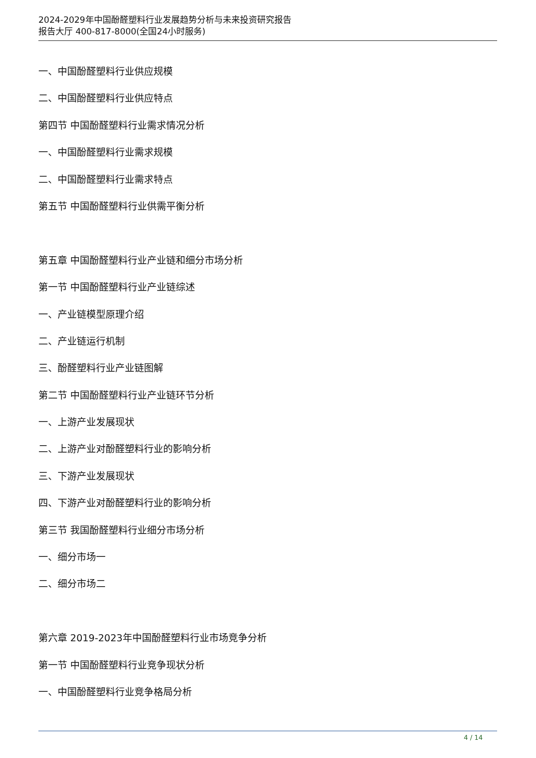2024-2029年中国酚醛塑料行业发展趋势分析与未来投资研究报告
报告大厅 400-817-8000(全国24小时服务)
一、中国酚醛塑料行业供应规模
二、中国酚醛塑料行业供应特点
第四节 中国酚醛塑料行业需求情况分析
一、中国酚醛塑料行业需求规模
二、中国酚醛塑料行业需求特点
第五节 中国酚醛塑料行业供需平衡分析
第五章 中国酚醛塑料行业产业链和细分市场分析
第一节 中国酚醛塑料行业产业链综述
一、产业链模型原理介绍
二、产业链运行机制
三、酚醛塑料行业产业链图解
第二节 中国酚醛塑料行业产业链环节分析
一、上游产业发展现状
二、上游产业对酚醛塑料行业的影响分析
三、下游产业发展现状
四、下游产业对酚醛塑料行业的影响分析
第三节 我国酚醛塑料行业细分市场分析
一、细分市场一
二、细分市场二
第六章 2019-2023年中国酚醛塑料行业市场竞争分析
第一节 中国酚醛塑料行业竞争现状分析
一、中国酚醛塑料行业竞争格局分析
4 / 14